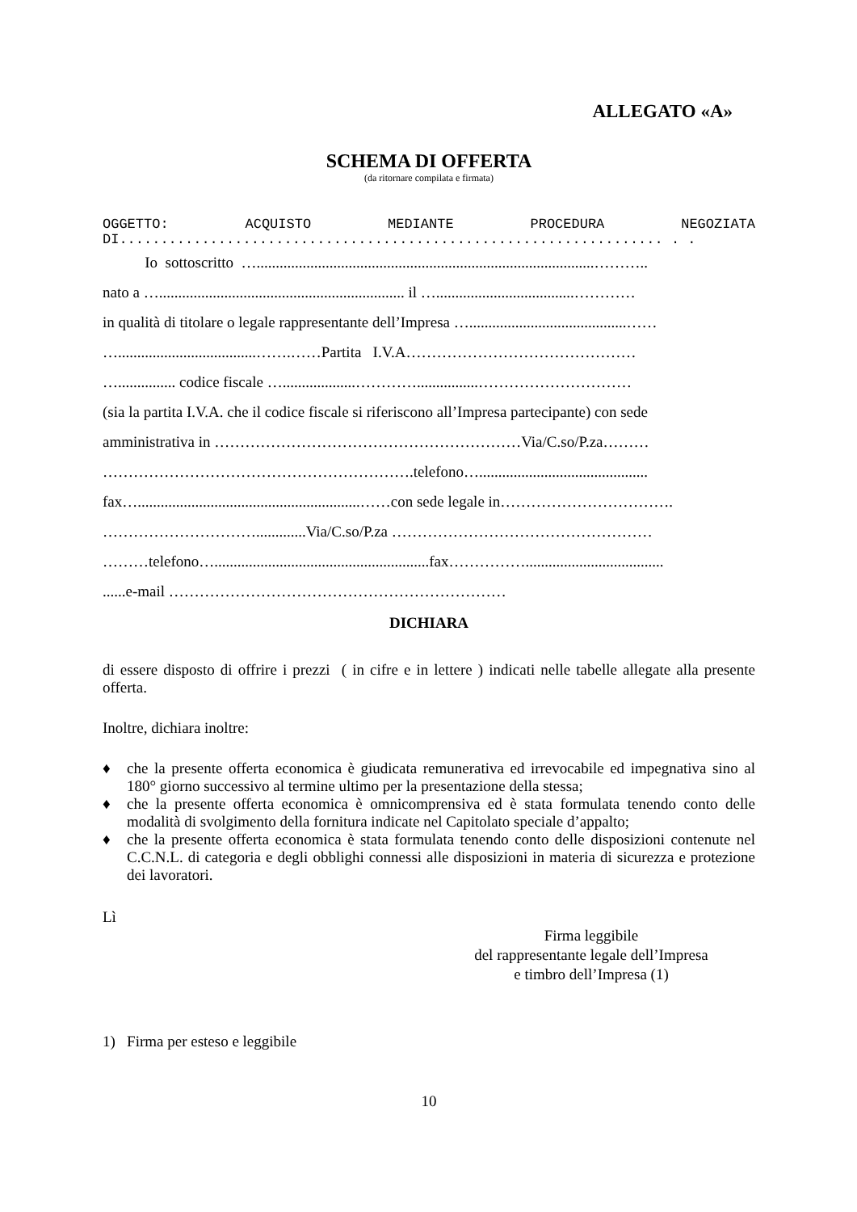ALLEGATO «A»
SCHEMA DI OFFERTA
(da ritornare compilata e firmata)
OGGETTO: ACQUISTO MEDIANTE PROCEDURA NEGOZIATA
DI.................................................................. . .
Io sottoscritto …........................................................................................………..
nato a …................................................................ il …....................................…………
in qualità di titolare o legale rappresentante dell’Impresa ….........................................……
…....................................…….……Partita I.V.A………………………………………
…............... codice fiscale …...................…………................…………………………
(sia la partita I.V.A. che il codice fiscale si riferiscono all’Impresa partecipante) con sede
amministrativa in ……………………………………………………Via/C.so/P.za………
…………………………………………………….telefono…............................................
fax…..........................................................……con sede legale in…………………………….
………………………….............Via/C.so/P.za ……………………………………………
………telefono…........................................................fax……………....................................
......e-mail …………………………………………………………
DICHIARA
di essere disposto di offrire i prezzi ( in cifre e in lettere ) indicati nelle tabelle allegate alla presente offerta.
Inoltre, dichiara inoltre:
♦ che la presente offerta economica è giudicata remunerativa ed irrevocabile ed impegnativa sino al 180° giorno successivo al termine ultimo per la presentazione della stessa;
♦ che la presente offerta economica è omnicomprensiva ed è stata formulata tenendo conto delle modalità di svolgimento della fornitura indicate nel Capitolato speciale d’appalto;
♦ che la presente offerta economica è stata formulata tenendo conto delle disposizioni contenute nel C.C.N.L. di categoria e degli obblighi connessi alle disposizioni in materia di sicurezza e protezione dei lavoratori.
Lì
Firma leggibile
del rappresentante legale dell’Impresa
e timbro dell’Impresa (1)
1) Firma per esteso e leggibile
10